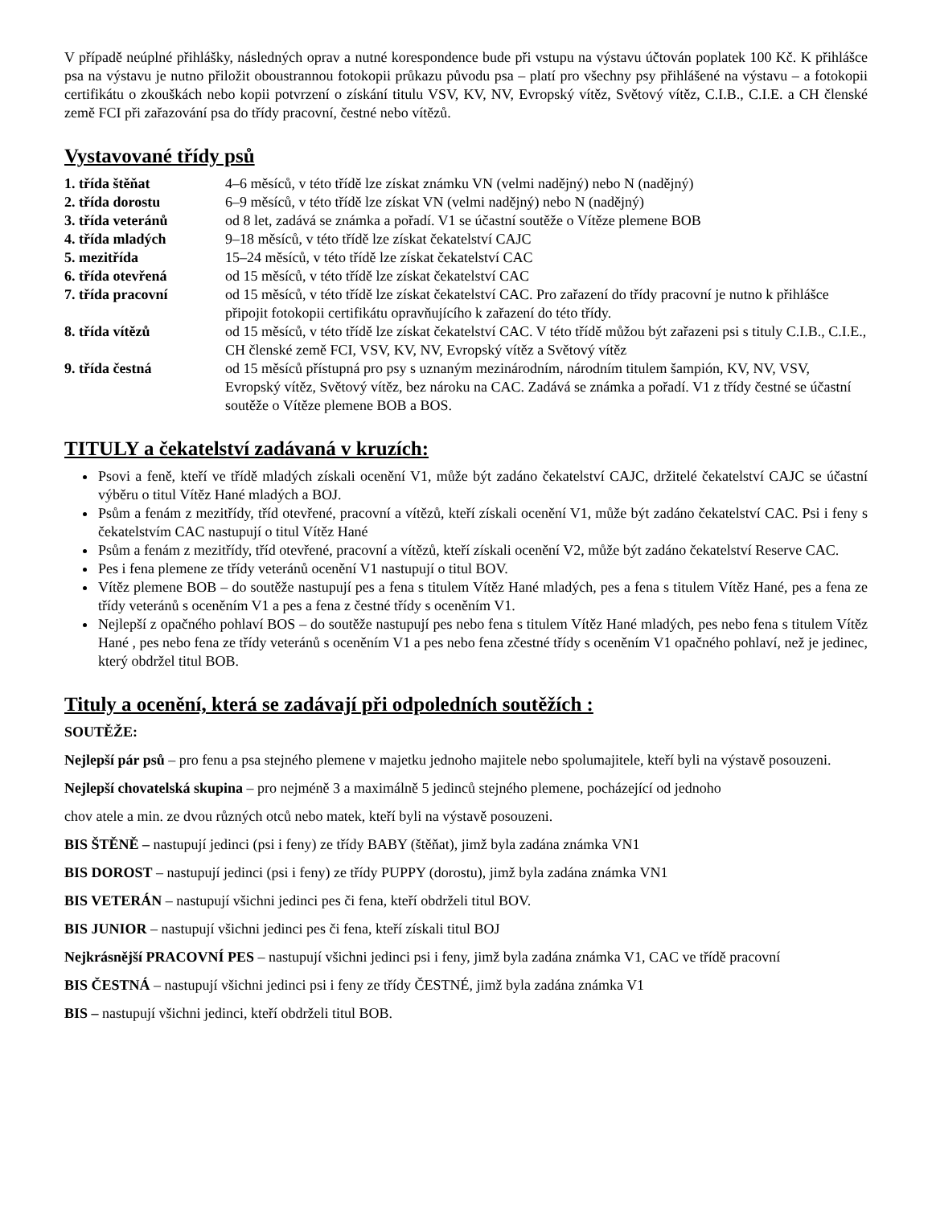V případě neúplné přihlášky, následných oprav a nutné korespondence bude při vstupu na výstavu účtován poplatek 100 Kč. K přihlášce psa na výstavu je nutno přiložit oboustrannou fotokopii průkazu původu psa – platí pro všechny psy přihlášené na výstavu – a fotokopii certifikátu o zkouškách nebo kopii potvrzení o získání titulu VSV, KV, NV, Evropský vítěz, Světový vítěz, C.I.B., C.I.E. a CH členské země FCI při zařazování psa do třídy pracovní, čestné nebo vítězů.
Vystavované třídy psů
| 1. třída štěňat | 4–6 měsíců, v této třídě lze získat známku VN (velmi nadějný) nebo N (nadějný) |
| 2. třída dorostu | 6–9 měsíců, v této třídě lze získat VN (velmi nadějný) nebo N (nadějný) |
| 3. třída veteránů | od 8 let, zadává se známka a pořadí. V1 se účastní soutěže o Vítěze plemene BOB |
| 4. třída mladých | 9–18 měsíců, v této třídě lze získat čekatelství CAJC |
| 5. mezitřída | 15–24 měsíců, v této třídě lze získat čekatelství CAC |
| 6. třída otevřená | od 15 měsíců, v této třídě lze získat čekatelství CAC |
| 7. třída pracovní | od 15 měsíců, v této třídě lze získat čekatelství CAC. Pro zařazení do třídy pracovní je nutno k přihlášce připojit fotokopii certifikátu opravňujícího k zařazení do této třídy. |
| 8. třída vítězů | od 15 měsíců, v této třídě lze získat čekatelství CAC. V této třídě můžou být zařazeni psi s tituly C.I.B., C.I.E., CH členské země FCI, VSV, KV, NV, Evropský vítěz a Světový vítěz |
| 9. třída čestná | od 15 měsíců přístupná pro psy s uznaným mezinárodním, národním titulem šampión, KV, NV, VSV, Evropský vítěz, Světový vítěz, bez nároku na CAC. Zadává se známka a pořadí. V1 z třídy čestné se účastní soutěže o Vítěze plemene BOB a BOS. |
TITULY a čekatelství zadávaná v kruzích:
Psovi a feně, kteří ve třídě mladých získali ocenění V1, může být zadáno čekatelství CAJC, držitelé čekatelství CAJC se účastní výběru o titul Vítěz Hané mladých a BOJ.
Psům a fenám z mezitřídy, tříd otevřené, pracovní a vítězů, kteří získali ocenění V1, může být zadáno čekatelství CAC. Psi i feny s čekatelstvím CAC nastupují o titul Vítěz Hané
Psům a fenám z mezitřídy, tříd otevřené, pracovní a vítězů, kteří získali ocenění V2, může být zadáno čekatelství Reserve CAC.
Pes i fena plemene ze třídy veteránů ocenění V1 nastupují o titul BOV.
Vítěz plemene BOB – do soutěže nastupují pes a fena s titulem Vítěz Hané mladých, pes a fena s titulem Vítěz Hané, pes a fena ze třídy veteránů s oceněním V1 a pes a fena z čestné třídy s oceněním V1.
Nejlepší z opačného pohlaví BOS – do soutěže nastupují pes nebo fena s titulem Vítěz Hané mladých, pes nebo fena s titulem Vítěz Hané , pes nebo fena ze třídy veteránů s oceněním V1 a pes nebo fena zčestné třídy s oceněním V1 opačného pohlaví, než je jedinec, který obdržel titul BOB.
Tituly a ocenění, která se zadávají při odpoledních soutěžích :
SOUTĚŽE:
Nejlepší pár psů – pro fenu a psa stejného plemene v majetku jednoho majitele nebo spolumajitele, kteří byli na výstavě posouzeni.
Nejlepší chovatelská skupina – pro nejméně 3 a maximálně 5 jedinců stejného plemene, pocházející od jednoho
chov atele a min. ze dvou různých otců nebo matek, kteří byli na výstavě posouzeni.
BIS ŠTĚNĚ – nastupují jedinci (psi i feny) ze třídy BABY (štěňat), jimž byla zadána známka VN1
BIS DOROST – nastupují jedinci (psi i feny) ze třídy PUPPY (dorostu), jimž byla zadána známka VN1
BIS VETERÁN – nastupují všichni jedinci pes či fena, kteří obdrželi titul BOV.
BIS JUNIOR – nastupují všichni jedinci pes či fena, kteří získali titul BOJ
Nejkrásnější PRACOVNÍ PES – nastupují všichni jedinci psi i feny, jimž byla zadána známka V1, CAC ve třídě pracovní
BIS ČESTNÁ – nastupují všichni jedinci psi i feny ze třídy ČESTNÉ, jimž byla zadána známka V1
BIS – nastupují všichni jedinci, kteří obdrželi titul BOB.